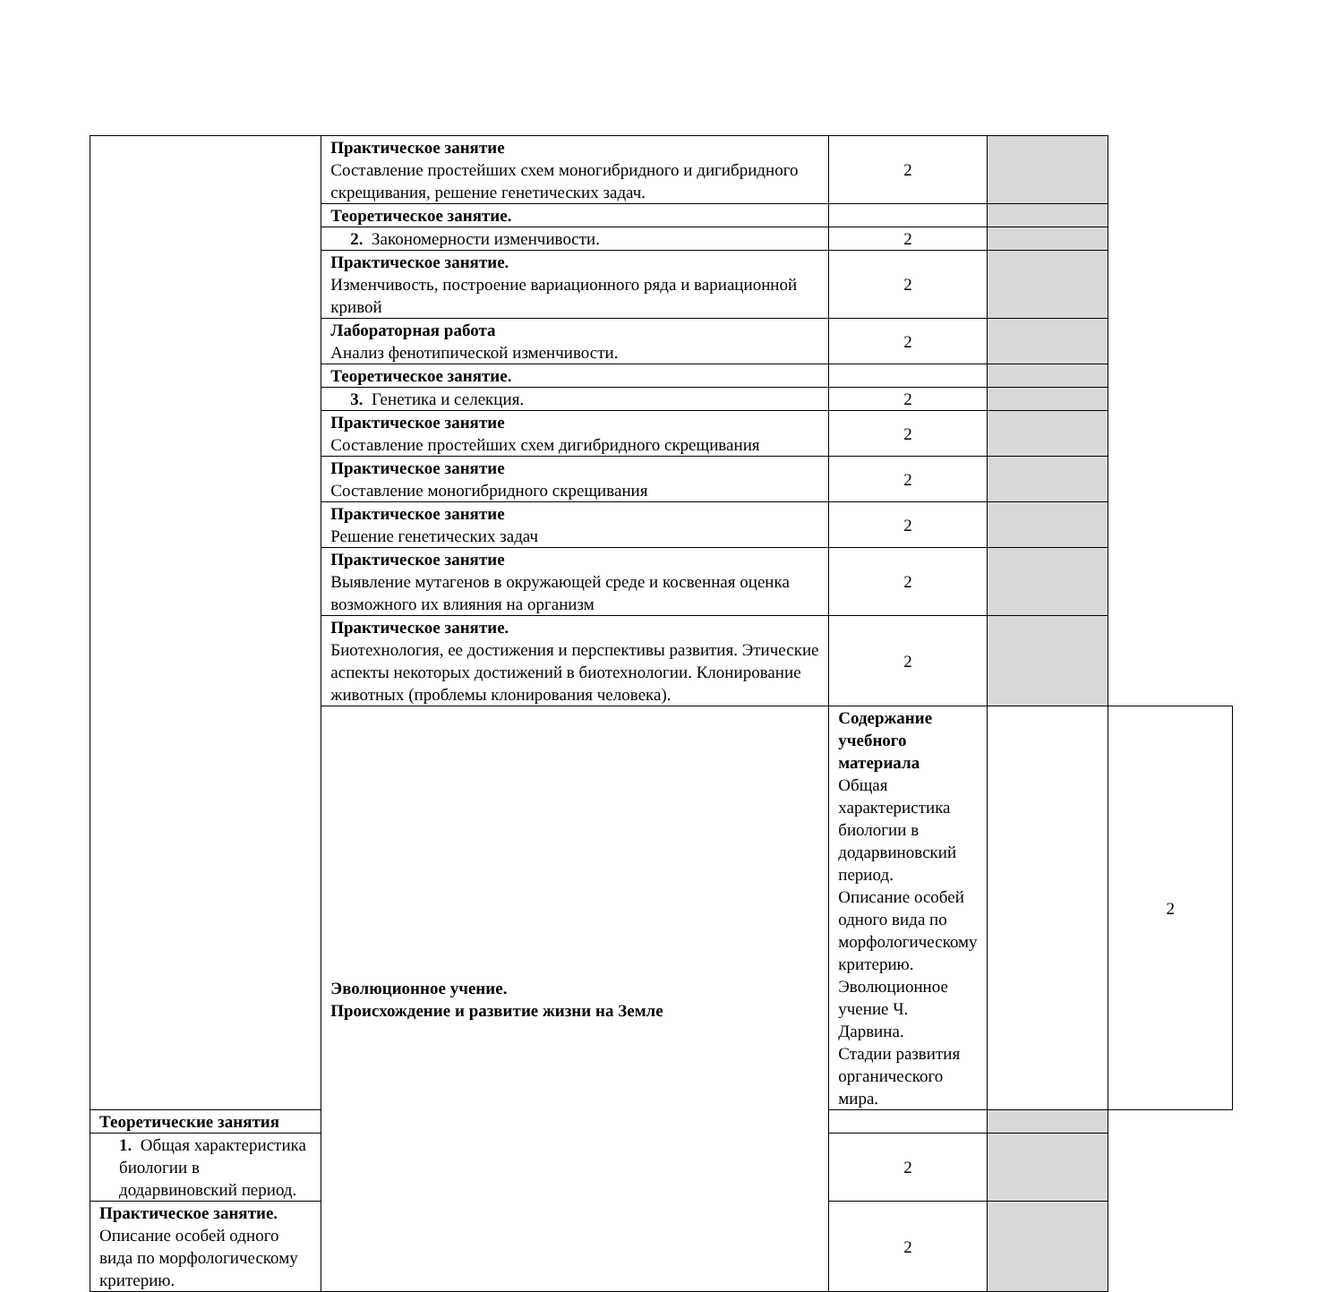| | Практическое занятие Составление простейших схем моногибридного и дигибридного скрещивания, решение генетических задач. | 2 | | |
| | Теоретическое занятие. | | | |
| | 2. Закономерности изменчивости. | 2 | | |
| | Практическое занятие. Изменчивость, построение вариационного ряда и вариационной кривой | 2 | | |
| | Лабораторная работа Анализ фенотипической изменчивости. | 2 | | |
| | Теоретическое занятие. | | | |
| | 3. Генетика и селекция. | 2 | | |
| | Практическое занятие Составление простейших схем дигибридного скрещивания | 2 | | |
| | Практическое занятие Составление моногибридного скрещивания | 2 | | |
| | Практическое занятие Решение генетических задач | 2 | | |
| | Практическое занятие Выявление мутагенов в окружающей среде и косвенная оценка возможного их влияния на организм | 2 | | |
| | Практическое занятие. Биотехнология, ее достижения и перспективы развития. Этические аспекты некоторых достижений в биотехнологии. Клонирование животных (проблемы клонирования человека). | 2 | | |
| | Эволюционное учение. Происхождение и развитие жизни на Земле | Содержание учебного материала Общая характеристика биологии в додарвиновский период. Описание особей одного вида по морфологическому критерию. Эволюционное учение Ч. Дарвина. Стадии развития органического мира. | | 2 |
| Теоретические занятия | | | | |
| 1. Общая характеристика биологии в додарвиновский период. | | 2 | | |
| Практическое занятие. Описание особей одного вида по морфологическому критерию. | | 2 | | |